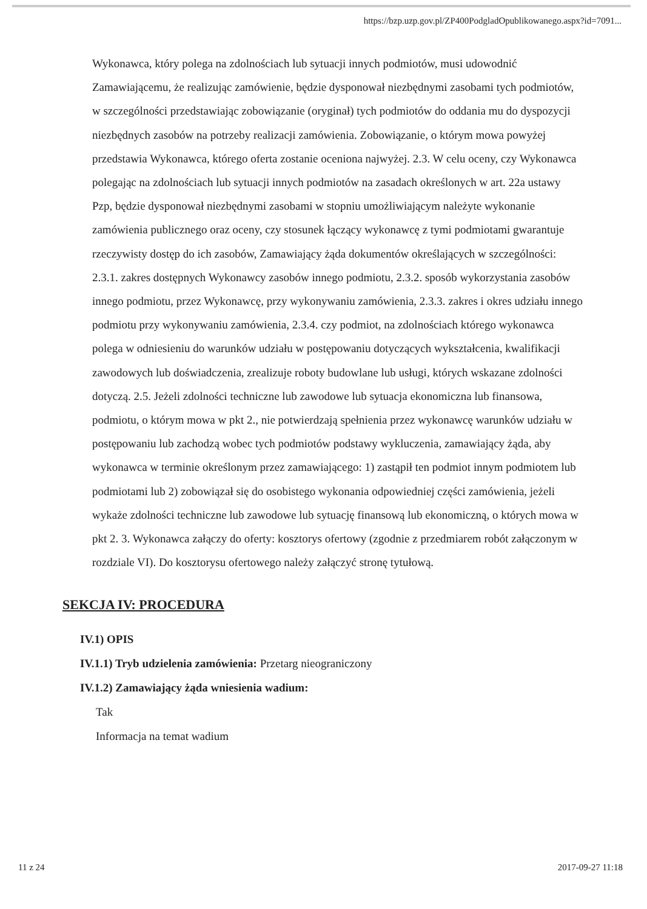https://bzp.uzp.gov.pl/ZP400PodgladOpublikowanego.aspx?id=7091...
Wykonawca, który polega na zdolnościach lub sytuacji innych podmiotów, musi udowodnić Zamawiającemu, że realizując zamówienie, będzie dysponował niezbędnymi zasobami tych podmiotów, w szczególności przedstawiając zobowiązanie (oryginał) tych podmiotów do oddania mu do dyspozycji niezbędnych zasobów na potrzeby realizacji zamówienia. Zobowiązanie, o którym mowa powyżej przedstawia Wykonawca, którego oferta zostanie oceniona najwyżej. 2.3. W celu oceny, czy Wykonawca polegając na zdolnościach lub sytuacji innych podmiotów na zasadach określonych w art. 22a ustawy Pzp, będzie dysponował niezbędnymi zasobami w stopniu umożliwiającym należyte wykonanie zamówienia publicznego oraz oceny, czy stosunek łączący wykonawcę z tymi podmiotami gwarantuje rzeczywisty dostęp do ich zasobów, Zamawiający żąda dokumentów określających w szczególności: 2.3.1. zakres dostępnych Wykonawcy zasobów innego podmiotu, 2.3.2. sposób wykorzystania zasobów innego podmiotu, przez Wykonawcę, przy wykonywaniu zamówienia, 2.3.3. zakres i okres udziału innego podmiotu przy wykonywaniu zamówienia, 2.3.4. czy podmiot, na zdolnościach którego wykonawca polega w odniesieniu do warunków udziału w postępowaniu dotyczących wykształcenia, kwalifikacji zawodowych lub doświadczenia, zrealizuje roboty budowlane lub usługi, których wskazane zdolności dotyczą. 2.5. Jeżeli zdolności techniczne lub zawodowe lub sytuacja ekonomiczna lub finansowa, podmiotu, o którym mowa w pkt 2., nie potwierdzają spełnienia przez wykonawcę warunków udziału w postępowaniu lub zachodzą wobec tych podmiotów podstawy wykluczenia, zamawiający żąda, aby wykonawca w terminie określonym przez zamawiającego: 1) zastąpił ten podmiot innym podmiotem lub podmiotami lub 2) zobowiązał się do osobistego wykonania odpowiedniej części zamówienia, jeżeli wykaże zdolności techniczne lub zawodowe lub sytuację finansową lub ekonomiczną, o których mowa w pkt 2. 3. Wykonawca załączy do oferty: kosztorys ofertowy (zgodnie z przedmiarem robót załączonym w rozdziale VI). Do kosztorysu ofertowego należy załączyć stronę tytułową.
SEKCJA IV: PROCEDURA
IV.1) OPIS
IV.1.1) Tryb udzielenia zamówienia: Przetarg nieograniczony
IV.1.2) Zamawiający żąda wniesienia wadium:
Tak
Informacja na temat wadium
11 z 24 2017-09-27 11:18